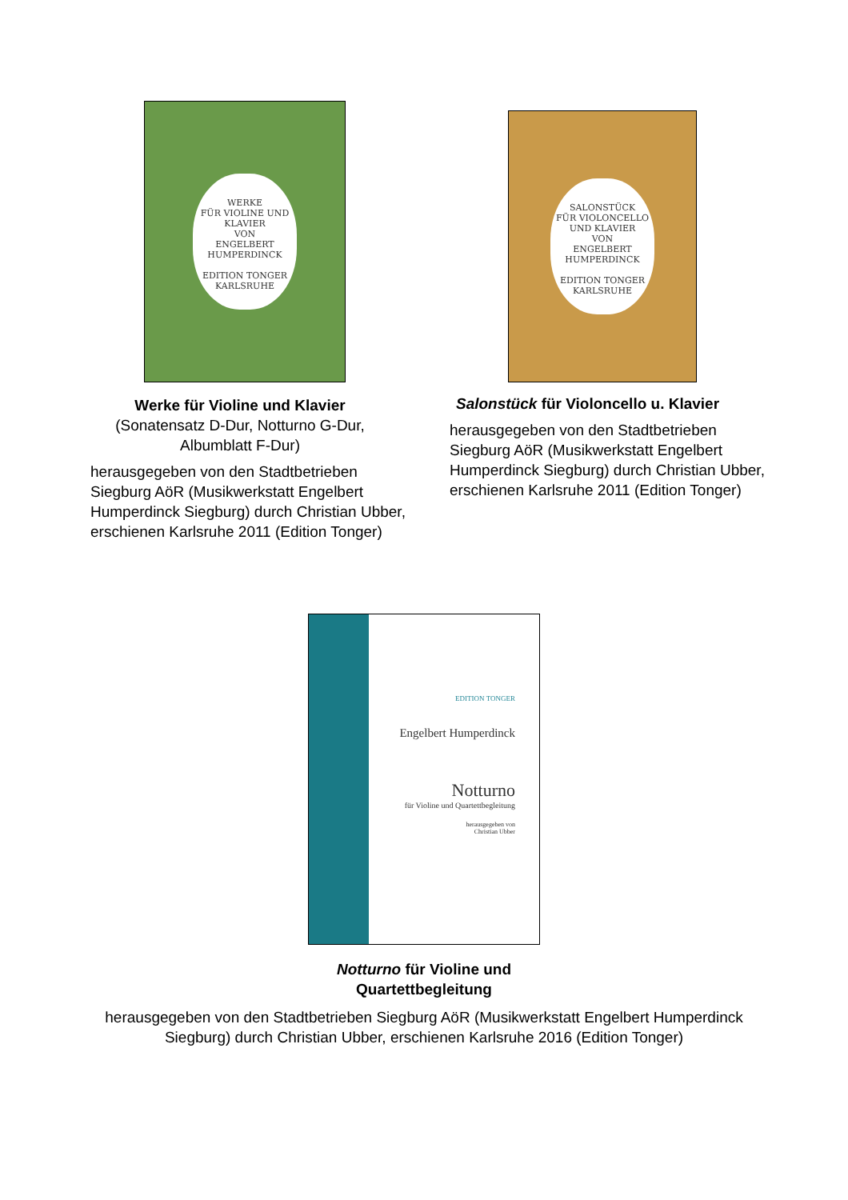WERKE
FÜR VIOLINE UND KLAVIER
VON
ENGELBERT
HUMPERDINCK
EDITION TONGER KARLSRUHE
Werke für Violine und Klavier (Sonatensatz D-Dur, Notturno G-Dur, Albumblatt F-Dur)
herausgegeben von den Stadtbetrieben Siegburg AöR (Musikwerkstatt Engelbert Humperdinck Siegburg) durch Christian Ubber, erschienen Karlsruhe 2011 (Edition Tonger)
SALONSTÜCK
FÜR VIOLONCELLO
UND KLAVIER
VON
ENGELBERT
HUMPERDINCK
EDITION TONGER KARLSRUHE
Salonstück für Violoncello u. Klavier
herausgegeben von den Stadtbetrieben Siegburg AöR (Musikwerkstatt Engelbert Humperdinck Siegburg) durch Christian Ubber, erschienen Karlsruhe 2011 (Edition Tonger)
EDITION TONGER
Engelbert Humperdinck
Notturno
für Violine und Quartettbegleitung
herausgegeben von
Christian Ubber
Notturno für Violine und
Quartettbegleitung
herausgegeben von den Stadtbetrieben Siegburg AöR (Musikwerkstatt Engelbert Humperdinck Siegburg) durch Christian Ubber, erschienen Karlsruhe 2016 (Edition Tonger)